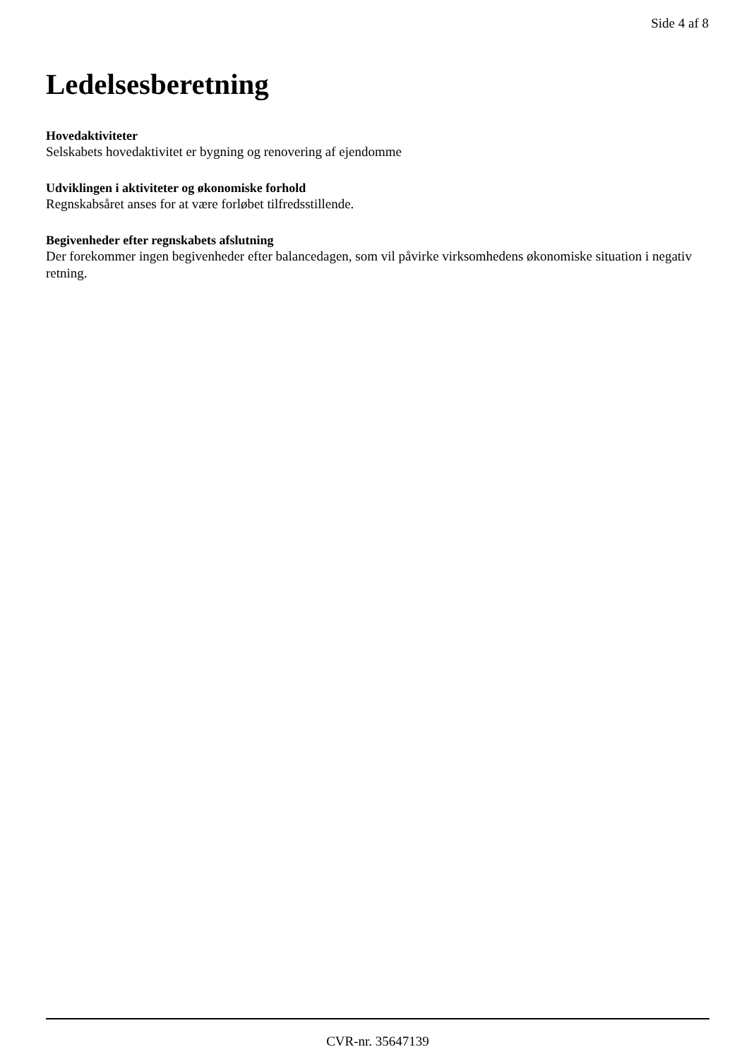Side 4 af 8
Ledelsesberetning
Hovedaktiviteter
Selskabets hovedaktivitet er bygning og renovering af ejendomme
Udviklingen i aktiviteter og økonomiske forhold
Regnskabsåret anses for at være forløbet tilfredsstillende.
Begivenheder efter regnskabets afslutning
Der forekommer ingen begivenheder efter balancedagen, som vil påvirke virksomhedens økonomiske situation i negativ retning.
CVR-nr. 35647139